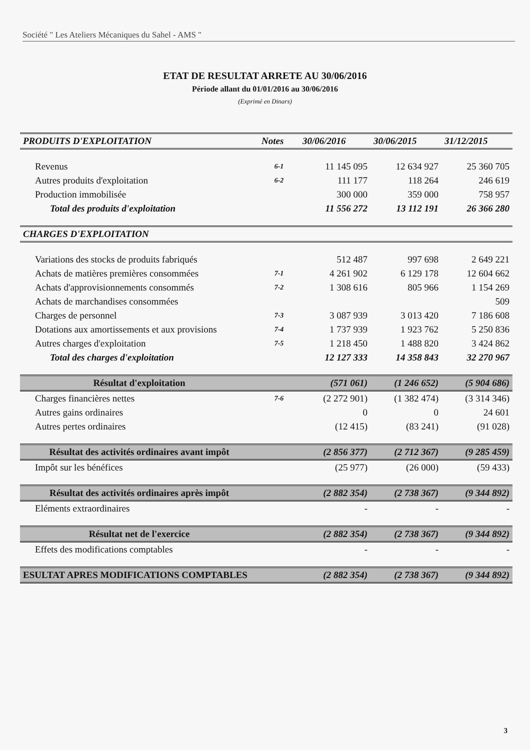Société " Les Ateliers Mécaniques du Sahel - AMS "
ETAT DE RESULTAT ARRETE AU 30/06/2016
Période allant du 01/01/2016 au 30/06/2016
(Exprimé en Dinars)
| PRODUITS D'EXPLOITATION | Notes | 30/06/2016 | 30/06/2015 | 31/12/2015 |
| --- | --- | --- | --- | --- |
| Revenus | 6-1 | 11 145 095 | 12 634 927 | 25 360 705 |
| Autres produits d'exploitation | 6-2 | 111 177 | 118 264 | 246 619 |
| Production immobilisée | | 300 000 | 359 000 | 758 957 |
| Total des produits d'exploitation | | 11 556 272 | 13 112 191 | 26 366 280 |
| CHARGES D'EXPLOITATION | | | | |
| Variations des stocks de produits fabriqués | | 512 487 | 997 698 | 2 649 221 |
| Achats de matières premières consommées | 7-1 | 4 261 902 | 6 129 178 | 12 604 662 |
| Achats d'approvisionnements consommés | 7-2 | 1 308 616 | 805 966 | 1 154 269 |
| Achats de marchandises consommées | | | | 509 |
| Charges de personnel | 7-3 | 3 087 939 | 3 013 420 | 7 186 608 |
| Dotations aux amortissements et aux provisions | 7-4 | 1 737 939 | 1 923 762 | 5 250 836 |
| Autres charges d'exploitation | 7-5 | 1 218 450 | 1 488 820 | 3 424 862 |
| Total des charges d'exploitation | | 12 127 333 | 14 358 843 | 32 270 967 |
| Résultat d'exploitation | | (571 061) | (1 246 652) | (5 904 686) |
| Charges financières nettes | 7-6 | (2 272 901) | (1 382 474) | (3 314 346) |
| Autres gains ordinaires | | 0 | 0 | 24 601 |
| Autres pertes ordinaires | | (12 415) | (83 241) | (91 028) |
| Résultat des activités ordinaires avant impôt | | (2 856 377) | (2 712 367) | (9 285 459) |
| Impôt sur les bénéfices | | (25 977) | (26 000) | (59 433) |
| Résultat des activités ordinaires après impôt | | (2 882 354) | (2 738 367) | (9 344 892) |
| Eléments extraordinaires | | - | - | - |
| Résultat net de l'exercice | | (2 882 354) | (2 738 367) | (9 344 892) |
| Effets des modifications comptables | | - | - | - |
| ESULTAT APRES MODIFICATIONS COMPTABLES | | (2 882 354) | (2 738 367) | (9 344 892) |
3